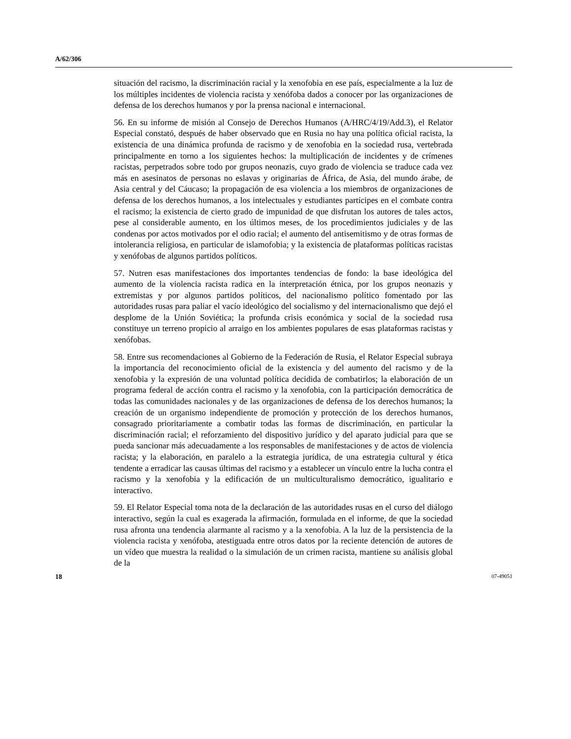A/62/306
situación del racismo, la discriminación racial y la xenofobia en ese país, especialmente a la luz de los múltiples incidentes de violencia racista y xenófoba dados a conocer por las organizaciones de defensa de los derechos humanos y por la prensa nacional e internacional.
56. En su informe de misión al Consejo de Derechos Humanos (A/HRC/4/19/Add.3), el Relator Especial constató, después de haber observado que en Rusia no hay una política oficial racista, la existencia de una dinámica profunda de racismo y de xenofobia en la sociedad rusa, vertebrada principalmente en torno a los siguientes hechos: la multiplicación de incidentes y de crímenes racistas, perpetrados sobre todo por grupos neonazis, cuyo grado de violencia se traduce cada vez más en asesinatos de personas no eslavas y originarias de África, de Asia, del mundo árabe, de Asia central y del Cáucaso; la propagación de esa violencia a los miembros de organizaciones de defensa de los derechos humanos, a los intelectuales y estudiantes partícipes en el combate contra el racismo; la existencia de cierto grado de impunidad de que disfrutan los autores de tales actos, pese al considerable aumento, en los últimos meses, de los procedimientos judiciales y de las condenas por actos motivados por el odio racial; el aumento del antisemitismo y de otras formas de intolerancia religiosa, en particular de islamofobia; y la existencia de plataformas políticas racistas y xenófobas de algunos partidos políticos.
57. Nutren esas manifestaciones dos importantes tendencias de fondo: la base ideológica del aumento de la violencia racista radica en la interpretación étnica, por los grupos neonazis y extremistas y por algunos partidos políticos, del nacionalismo político fomentado por las autoridades rusas para paliar el vacío ideológico del socialismo y del internacionalismo que dejó el desplome de la Unión Soviética; la profunda crisis económica y social de la sociedad rusa constituye un terreno propicio al arraigo en los ambientes populares de esas plataformas racistas y xenófobas.
58. Entre sus recomendaciones al Gobierno de la Federación de Rusia, el Relator Especial subraya la importancia del reconocimiento oficial de la existencia y del aumento del racismo y de la xenofobia y la expresión de una voluntad política decidida de combatirlos; la elaboración de un programa federal de acción contra el racismo y la xenofobia, con la participación democrática de todas las comunidades nacionales y de las organizaciones de defensa de los derechos humanos; la creación de un organismo independiente de promoción y protección de los derechos humanos, consagrado prioritariamente a combatir todas las formas de discriminación, en particular la discriminación racial; el reforzamiento del dispositivo jurídico y del aparato judicial para que se pueda sancionar más adecuadamente a los responsables de manifestaciones y de actos de violencia racista; y la elaboración, en paralelo a la estrategia jurídica, de una estrategia cultural y ética tendente a erradicar las causas últimas del racismo y a establecer un vínculo entre la lucha contra el racismo y la xenofobia y la edificación de un multiculturalismo democrático, igualitario e interactivo.
59. El Relator Especial toma nota de la declaración de las autoridades rusas en el curso del diálogo interactivo, según la cual es exagerada la afirmación, formulada en el informe, de que la sociedad rusa afronta una tendencia alarmante al racismo y a la xenofobia. A la luz de la persistencia de la violencia racista y xenófoba, atestiguada entre otros datos por la reciente detención de autores de un vídeo que muestra la realidad o la simulación de un crimen racista, mantiene su análisis global de la
18 07-49051